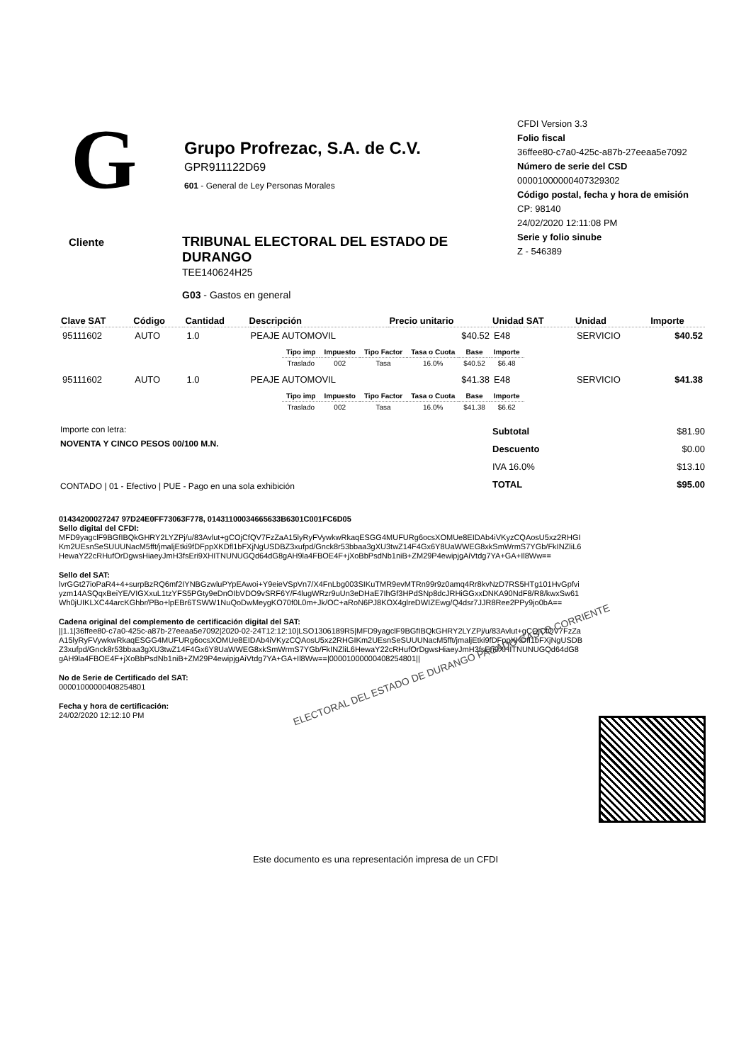G
Grupo Profrezac, S.A. de C.V.
GPR911122D69
601 - General de Ley Personas Morales
CFDI Version 3.3
Folio fiscal
36ffee80-c7a0-425c-a87b-27eeaa5e7092
Número de serie del CSD
00001000000407329302
Código postal, fecha y hora de emisión
CP: 98140
24/02/2020 12:11:08 PM
Serie y folio sinube
Z - 546389
Cliente
TRIBUNAL ELECTORAL DEL ESTADO DE DURANGO
TEE140624H25
G03 - Gastos en general
| Clave SAT | Código | Cantidad | Descripción | Precio unitario | Unidad SAT | Unidad | Importe |
| --- | --- | --- | --- | --- | --- | --- | --- |
| 95111602 | AUTO | 1.0 | PEAJE AUTOMOVIL | $40.52 | E48 | SERVICIO | $40.52 |
| / Tipo imp / Impuesto / Tipo Factor / Tasa o Cuota / Base / Importe / / --- / --- / --- / --- / --- / --- / / Traslado / 002 / Tasa / 16.0% / $40.52 / $6.48 / | | | | | | | |
| 95111602 | AUTO | 1.0 | PEAJE AUTOMOVIL | $41.38 | E48 | SERVICIO | $41.38 |
| / Tipo imp / Impuesto / Tipo Factor / Tasa o Cuota / Base / Importe / / --- / --- / --- / --- / --- / --- / / Traslado / 002 / Tasa / 16.0% / $41.38 / $6.62 / | | | | | | | |
Importe con letra:
NOVENTA Y CINCO PESOS 00/100 M.N.
CONTADO | 01 - Efectivo | PUE - Pago en una sola exhibición
| Subtotal | $81.90 |
| Descuento | $0.00 |
| IVA 16.0% | $13.10 |
| TOTAL | $95.00 |
01434200027247 97D24E0FF73063F778, 01431100034665633B6301C001FC6D05
Sello digital del CFDI:
MFD9yagclF9BGfIBQkGHRY2LYZPj/u/83Avlut+gCOjCfQV7FzZaA15lyRyFVywkwRkaqESGG4MUFURg6ocsXOMUe8EIDAb4iVKyzCQAosU5xz2RHGIKm2UEsnSeSUUUNacM5fft/jmaljEtki9fDFppXKDfl1bFXjNgUSDBZ3xufpd/Gnck8r53bbaa3gXU3twZ14F4Gx6Y8UaWWEG8xkSmWrmS7YGb/FkINZliL6HewaY22cRHufOrDgwsHiaeyJmH3fsEri9XHITNUNUGQd64dG8gAH9la4FBOE4F+jXoBbPsdNb1niB+ZM29P4ewipjgAiVtdg7YA+GA+Il8Ww==
Sello del SAT:
lvrGGt27ioPaR4+4+surpBzRQ6mf2IYNBGzwluPYpEAwoi+Y9eieVSpVn7/X4FnLbg003SIKuTMR9evMTRn99r9z0amq4Rr8kvNzD7RS5HTg101HvGpfviyzm14ASQqxBeiYE/VIGXxuL1tzYFS5PGty9eDnOIbVDO9vSRF6Y/F4lugWRzr9uUn3eDHaE7IhGf3HPdSNp8dcJRHiGGxxDNKA90NdF8/R8/kwxSw61Wh0jUIKLXC44arcKGhbr/PBo+lpEBr6TSWW1NuQoDwMeygKO70f0L0m+Jk/OC+aRoN6PJ8KOX4glreDWIZEwg/Q4dsr7JJR8Ree2PPy9jo0bA==
Cadena original del complemento de certificación digital del SAT:
||1.1|36ffee80-c7a0-425c-a87b-27eeaa5e7092|2020-02-24T12:12:10|LSO1306189R5|MFD9yagclF9BGfIBQkGHRY2LYZPj/u/83Avlut+gCOjCfQV7FzZaA15lyRyFVywkwRkaqESGG4MUFURg6ocsXOMUe8EIDAb4iVKyzCQAosU5xz2RHGIKm2UEsnSeSUUUNacM5fft/jmaljEtki9fDFppXKDfl1bFXjNgUSDBZ3xufpd/Gnck8r53bbaa3gXU3twZ14F4Gx6Y8UaWWEG8xkSmWrmS7YGb/FkINZliL6HewaY22cRHufOrDgwsHiaeyJmH3fsEri9XHITNUNUGQd64dG8gAH9la4FBOE4F+jXoBbPsdNb1niB+ZM29P4ewipjgAiVtdg7YA+GA+Il8Ww==|00001000000408254801||
No de Serie de Certificado del SAT:
00001000000408254801
Fecha y hora de certificación:
24/02/2020 12:12:10 PM
ELECTORAL DEL ESTADO DE DURANGO PAGADO GASTO CORRIENTE
Este documento es una representación impresa de un CFDI